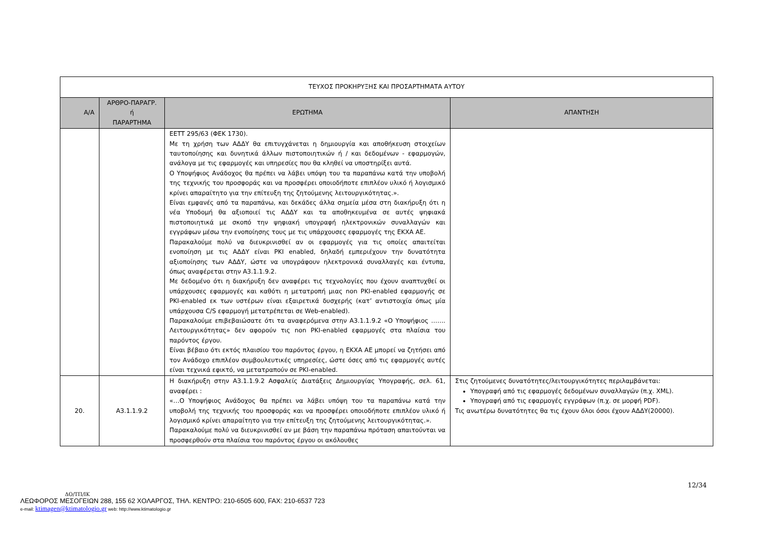| ΤΕΥΧΟΣ ΠΡΟΚΗΡΥΞΗΣ ΚΑΙ ΠΡΟΣΑΡΤΗΜΑΤΑ ΑΥΤΟΥ | | | |
| Α/Α | ΑΡΘΡΟ-ΠΑΡΑΓΡ. ή ΠΑΡΑΡΤΗΜΑ | ΕΡΩΤΗΜΑ | ΑΠΑΝΤΗΣΗ |
| | | ΕΕΤΤ 295/63 (ΦΕΚ 1730). Με τη χρήση των ΑΔΔΥ θα επιτυγχάνεται η δημιουργία και αποθήκευση στοιχείων ταυτοποίησης και δυνητικά άλλων πιστοποιητικών ή / και δεδομένων - εφαρμογών, ανάλογα με τις εφαρμογές και υπηρεσίες που θα κληθεί να υποστηρίξει αυτά. Ο Υποψήφιος Ανάδοχος θα πρέπει να λάβει υπόψη του τα παραπάνω κατά την υποβολή της τεχνικής του προσφοράς και να προσφέρει οποιοδήποτε επιπλέον υλικό ή λογισμικό κρίνει απαραίτητο για την επίτευξη της ζητούμενης λειτουργικότητας.». Είναι εμφανές από τα παραπάνω, και δεκάδες άλλα σημεία μέσα στη διακήρυξη ότι η νέα Υποδομή θα αξιοποιεί τις ΑΔΔΥ και τα αποθηκευμένα σε αυτές ψηφιακά πιστοποιητικά με σκοπό την ψηφιακή υπογραφή ηλεκτρονικών συναλλαγών και εγγράφων μέσω την ενοποίησης τους με τις υπάρχουσες εφαρμογές της ΕΚΧΑ ΑΕ. Παρακαλούμε πολύ να διευκρινισθεί αν οι εφαρμογές για τις οποίες απαιτείται ενοποίηση με τις ΑΔΔΥ είναι PKI enabled, δηλαδή εμπεριέχουν την δυνατότητα αξιοποίησης των ΑΔΔΥ, ώστε να υπογράφουν ηλεκτρονικά συναλλαγές και έντυπα, όπως αναφέρεται στην Α3.1.1.9.2. Με δεδομένο ότι η διακήρυξη δεν αναφέρει τις τεχνολογίες που έχουν αναπτυχθεί οι υπάρχουσες εφαρμογές και καθότι η μετατροπή μιας non PKI-enabled εφαρμογής σε PKI-enabled εκ των υστέρων είναι εξαιρετικά δυσχερής (κατ’ αντιστοιχία όπως μία υπάρχουσα C/S εφαρμογή μετατρέπεται σε Web-enabled). Παρακαλούμε επιβεβαιώσατε ότι τα αναφερόμενα στην Α3.1.1.9.2 «Ο Υποψήφιος ……. Λειτουργικότητας» δεν αφορούν τις non PKI-enabled εφαρμογές στα πλαίσια του παρόντος έργου. Είναι βέβαιο ότι εκτός πλαισίου του παρόντος έργου, η ΕΚΧΑ ΑΕ μπορεί να ζητήσει από τον Ανάδοχο επιπλέον συμβουλευτικές υπηρεσίες, ώστε όσες από τις εφαρμογές αυτές είναι τεχνικά εφικτό, να μετατραπούν σε PKI-enabled. | |
| 20. | Α3.1.1.9.2 | Η διακήρυξη στην Α3.1.1.9.2 Ασφαλείς Διατάξεις Δημιουργίας Υπογραφής, σελ. 61, αναφέρει : «…Ο Υποψήφιος Ανάδοχος θα πρέπει να λάβει υπόψη του τα παραπάνω κατά την υποβολή της τεχνικής του προσφοράς και να προσφέρει οποιοδήποτε επιπλέον υλικό ή λογισμικό κρίνει απαραίτητο για την επίτευξη της ζητούμενης λειτουργικότητας.». Παρακαλούμε πολύ να διευκρινισθεί αν με βάση την παραπάνω πρόταση απαιτούνται να προσφερθούν στα πλαίσια του παρόντος έργου οι ακόλουθες | Στις ζητούμενες δυνατότητες/λειτουργικότητες περιλαμβάνεται: Υπογραφή από τις εφαρμογές δεδομένων συναλλαγών (π.χ. XML). Υπογραφή από τις εφαρμογές εγγράφων (π.χ. σε μορφή PDF). Τις ανωτέρω δυνατότητες θα τις έχουν όλοι όσοι έχουν ΑΔΔΥ(20000). |
12/34
ΔΟ/ΤΠ/ΙΚ
ΛΕΩΦΟΡΟΣ ΜΕΣΟΓΕΙΩΝ 288, 155 62 ΧΟΛΑΡΓΟΣ, ΤΗΛ. ΚΕΝΤΡΟ: 210-6505 600, FAX: 210-6537 723
e-mail: ktimagen@ktimatologio.gr web: http://www.ktimatologio.gr